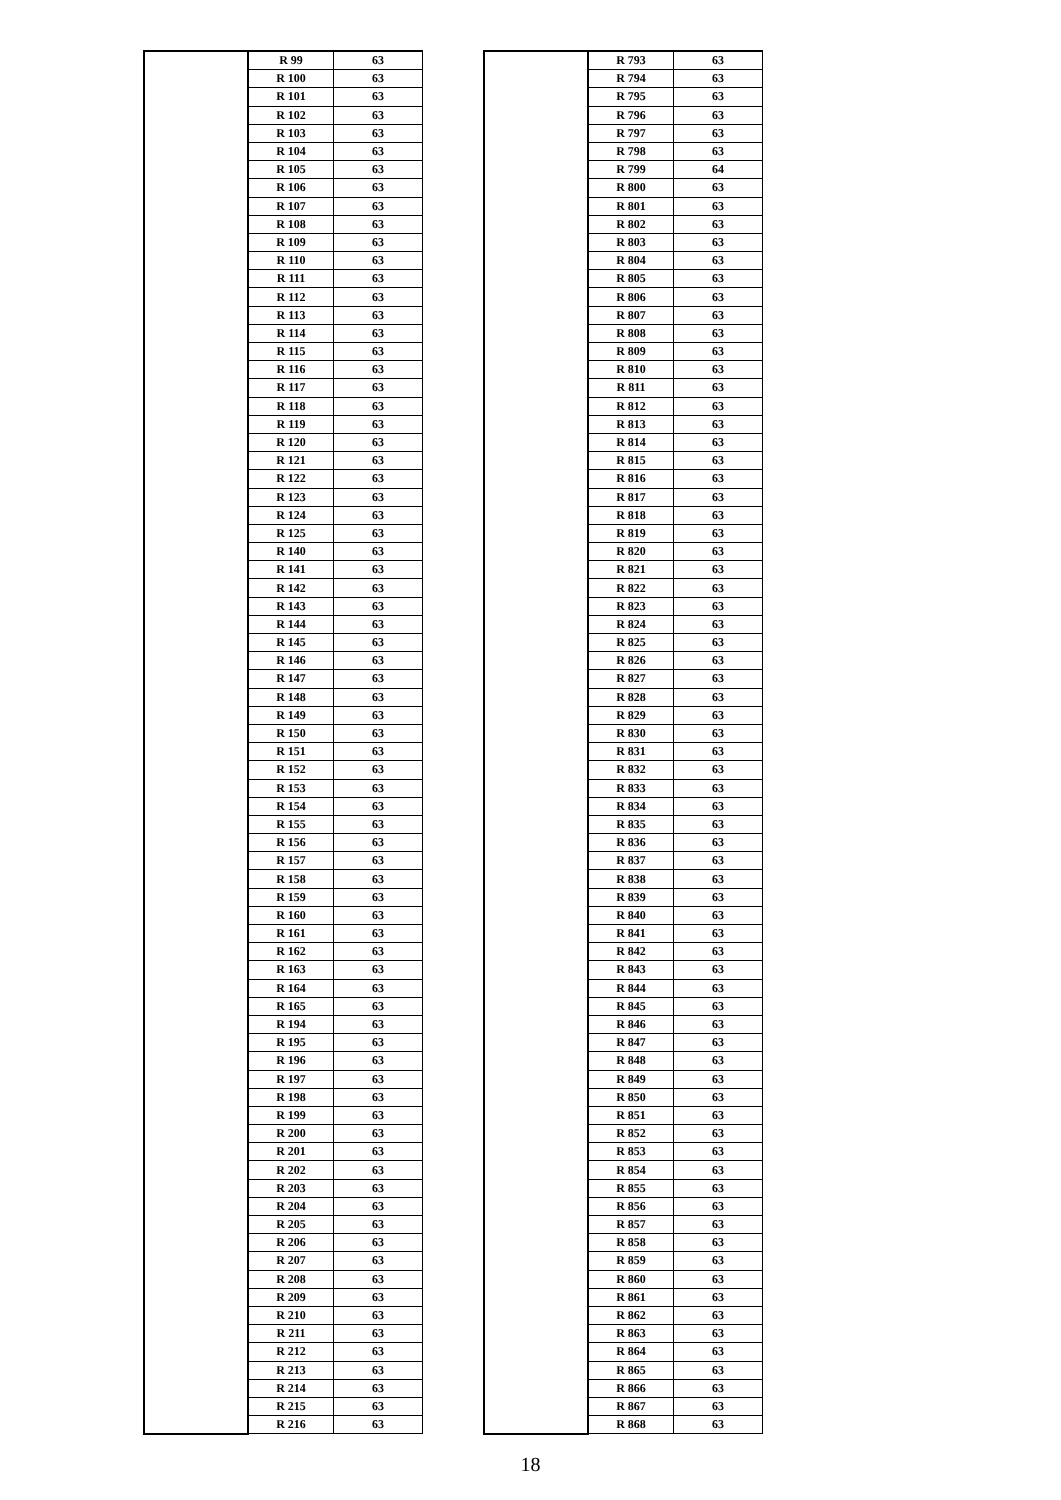| | R 99 | 63 |
| | R 100 | 63 |
| | R 101 | 63 |
| | R 102 | 63 |
| | R 103 | 63 |
| | R 104 | 63 |
| | R 105 | 63 |
| | R 106 | 63 |
| | R 107 | 63 |
| | R 108 | 63 |
| | R 109 | 63 |
| | R 110 | 63 |
| | R 111 | 63 |
| | R 112 | 63 |
| | R 113 | 63 |
| | R 114 | 63 |
| | R 115 | 63 |
| | R 116 | 63 |
| | R 117 | 63 |
| | R 118 | 63 |
| | R 119 | 63 |
| | R 120 | 63 |
| | R 121 | 63 |
| | R 122 | 63 |
| | R 123 | 63 |
| | R 124 | 63 |
| | R 125 | 63 |
| | R 140 | 63 |
| | R 141 | 63 |
| | R 142 | 63 |
| | R 143 | 63 |
| | R 144 | 63 |
| | R 145 | 63 |
| | R 146 | 63 |
| | R 147 | 63 |
| | R 148 | 63 |
| | R 149 | 63 |
| | R 150 | 63 |
| | R 151 | 63 |
| | R 152 | 63 |
| | R 153 | 63 |
| | R 154 | 63 |
| | R 155 | 63 |
| | R 156 | 63 |
| | R 157 | 63 |
| | R 158 | 63 |
| | R 159 | 63 |
| | R 160 | 63 |
| | R 161 | 63 |
| | R 162 | 63 |
| | R 163 | 63 |
| | R 164 | 63 |
| | R 165 | 63 |
| | R 194 | 63 |
| | R 195 | 63 |
| | R 196 | 63 |
| | R 197 | 63 |
| | R 198 | 63 |
| | R 199 | 63 |
| | R 200 | 63 |
| | R 201 | 63 |
| | R 202 | 63 |
| | R 203 | 63 |
| | R 204 | 63 |
| | R 205 | 63 |
| | R 206 | 63 |
| | R 207 | 63 |
| | R 208 | 63 |
| | R 209 | 63 |
| | R 210 | 63 |
| | R 211 | 63 |
| | R 212 | 63 |
| | R 213 | 63 |
| | R 214 | 63 |
| | R 215 | 63 |
| | R 216 | 63 |
| | R 793 | 63 |
| | R 794 | 63 |
| | R 795 | 63 |
| | R 796 | 63 |
| | R 797 | 63 |
| | R 798 | 63 |
| | R 799 | 64 |
| | R 800 | 63 |
| | R 801 | 63 |
| | R 802 | 63 |
| | R 803 | 63 |
| | R 804 | 63 |
| | R 805 | 63 |
| | R 806 | 63 |
| | R 807 | 63 |
| | R 808 | 63 |
| | R 809 | 63 |
| | R 810 | 63 |
| | R 811 | 63 |
| | R 812 | 63 |
| | R 813 | 63 |
| | R 814 | 63 |
| | R 815 | 63 |
| | R 816 | 63 |
| | R 817 | 63 |
| | R 818 | 63 |
| | R 819 | 63 |
| | R 820 | 63 |
| | R 821 | 63 |
| | R 822 | 63 |
| | R 823 | 63 |
| | R 824 | 63 |
| | R 825 | 63 |
| | R 826 | 63 |
| | R 827 | 63 |
| | R 828 | 63 |
| | R 829 | 63 |
| | R 830 | 63 |
| | R 831 | 63 |
| | R 832 | 63 |
| | R 833 | 63 |
| | R 834 | 63 |
| | R 835 | 63 |
| | R 836 | 63 |
| | R 837 | 63 |
| | R 838 | 63 |
| | R 839 | 63 |
| | R 840 | 63 |
| | R 841 | 63 |
| | R 842 | 63 |
| | R 843 | 63 |
| | R 844 | 63 |
| | R 845 | 63 |
| | R 846 | 63 |
| | R 847 | 63 |
| | R 848 | 63 |
| | R 849 | 63 |
| | R 850 | 63 |
| | R 851 | 63 |
| | R 852 | 63 |
| | R 853 | 63 |
| | R 854 | 63 |
| | R 855 | 63 |
| | R 856 | 63 |
| | R 857 | 63 |
| | R 858 | 63 |
| | R 859 | 63 |
| | R 860 | 63 |
| | R 861 | 63 |
| | R 862 | 63 |
| | R 863 | 63 |
| | R 864 | 63 |
| | R 865 | 63 |
| | R 866 | 63 |
| | R 867 | 63 |
| | R 868 | 63 |
18